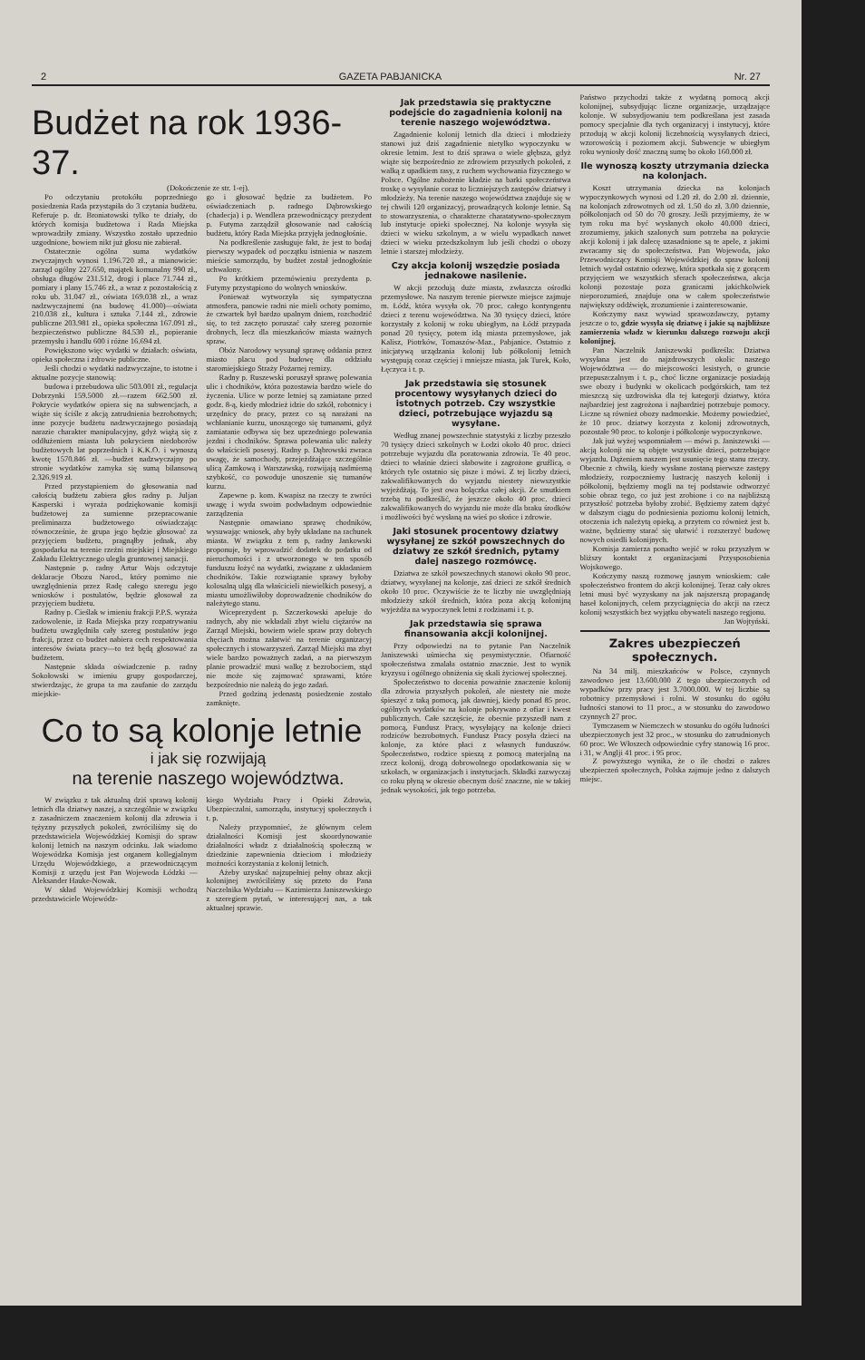2 GAZETA PABJANICKA Nr. 27
Budżet na rok 1936-37.
(Dokończenie ze str. 1-ej).
Po odczytaniu protokółu poprzedniego posiedzenia Rada przystąpiła do 3 czytania budżetu. Referuje p. dr. Broniatowski tylko te działy, do których komisja budżetowa i Rada Miejska wprowadziły zmiany. Wszystko zostało uprzednio uzgodnione, bowiem nikt już głosu nie zabierał.
Ostatecznie ogólna suma wydatków zwyczajnych wynosi 1.196.720 zł., a mianowicie: zarząd ogólny 227.650, majątek komunalny 990 zł., obsługa długów 231.512, drogi i place 71.744 zł., pomiary i plany 15.746 zł., a wraz z pozostałością z roku ub. 31.047 zł., oświata 169.038 zł., a wraz nadzwyczajnemi (na budowę 41.000)—oświata 210.038 zł., kultura i sztuka 7.144 zł., zdrowie publiczne 203.981 zł., opieka społeczna 167.091 zł., bezpieczeństwo publiczne 84.530 zł., popieranie przemysłu i handlu 600 i różne 16.694 zł.
Powiększono więc wydatki w działach: oświata, opieka społeczna i zdrowie publiczne.
Jeśli chodzi o wydatki nadzwyczajne, to istotne i aktualne pozycje stanowią:
budowa i przebudowa ulic 503.001 zł., regulacja Dobrzynki 159.5000 zł.—razem 662.500 zł. Pokrycie wydatków opiera się na subwencjach, a wiąże się ściśle z akcją zatrudnienia bezrobotnych; inne pozycje budżetu nadzwyczajnego posiadają narazie charakter manipulacyjny, gdyż wiążą się z oddłużeniem miasta lub pokryciem niedoborów budżetowych lat poprzednich i K.K.O. i wynoszą kwotę 1570.846 zł. —budżet nadzwyczajny po stronie wydatków zamyka się sumą bilansową 2.326.919 zł.
Przed przystąpieniem do głosowania nad całością budżetu zabiera głos radny p. Juljan Kasperski i wyraża podziękowanie komisji budżetowej za sumienne przepracowanie preliminarza budżetowego oświadczając równocześnie, że grupa jego będzie głosować za przyjęciem budżetu, pragnąłby jednak, aby gospodarka na terenie rzeźni miejskiej i Miejskiego Zakładu Elektrycznego uległa gruntownej sanacji.
Następnie p. radny Artur Wajs odczytuje deklaracje Obozu Narod., który pomimo nie uwzględnienia przez Radę całego szeregu jego wniosków i postulatów, będzie głosował za przyjęciem budżetu.
Radny p. Cieślak w imieniu frakcji P.P.S. wyraża zadowolenie, iż Rada Miejska przy rozpatrywaniu budżetu uwzględniła cały szereg postulatów jego frakcji, przez co budżet nabiera cech respektowania interesów świata pracy—to też będą głosować za budżetem.
Następnie składa oświadczenie p. radny Sokołowski w imieniu grupy gospodarczej, stwierdzając, że grupa ta ma zaufanie do zarządu miejskie-
go i głosować będzie za budżetem. Po oświadczeniach p. radnego Dąbrowskiego (chadecja) i p. Wendlera przewodniczący prezydent p. Futyma zarządził głosowanie nad całością budżetu, który Rada Miejska przyjęła jednogłośnie.
Na podkreślenie zasługuje fakt, że jest to bodaj pierwszy wypadek od początku istnienia w naszem mieście samorządu, by budżet został jednogłośnie uchwalony.
Po krótkiem przemówieniu prezydenta p. Futymy przystąpiono do wolnych wniosków.
Ponieważ wytworzyła się sympatyczna atmosfera, panowie radni nie mieli ochoty pomimo, że czwartek był bardzo upalnym dniem, rozchodzić się, to też zaczęto poruszać cały szereg pozornie drobnych, lecz dla mieszkańców miasta ważnych spraw.
Obóz Narodowy wysunął sprawę oddania przez miasto placu pod budowę dla oddziału staromiejskiego Straży Pożarnej remizy.
Radny p. Ruszewski poruszył sprawę polewania ulic i chodników, która pozostawia bardzo wiele do życzenia. Ulice w porze letniej są zamiatane przed godz. 8-ą, kiedy młodzież idzie do szkół, robotnicy i urzędnicy do pracy, przez co są narażani na wchłanianie kurzu, unoszącego się tumanami, gdyż zamiatanie odbywa się bez uprzedniego polewania jezdni i chodników. Sprawa polewania ulic należy do właścicieli posesyj. Radny p. Dąbrowski zwraca uwagę, że samochody, przejeżdżające szczególnie ulicą Zamkową i Warszawską, rozwijają nadmierną szybkość, co powoduje unoszenie się tumanów kurzu.
Zapewne p. kom. Kwapisz na rzeczy te zwróci uwagę i wyda swoim podwładnym odpowiednie zarządzenia
Następnie omawiano sprawę chodników, wysuwając wniosek, aby były układane na rachunek miasta. W związku z tem p, radny Jankowski proponuje, by wprowadzić dodatek do podatku od nieruchomości i z utworzonego w ten sposób funduszu łożyć na wydatki, związane z układaniem chodników. Takie rozwiązanie sprawy byłoby kolosalną ulgą dla właścicieli niewielkich posesyj, a miastu umożliwiłoby doprowadzenie chodników do należytego stanu.
Wiceprezydent p. Szczerkowski apeluje do radnych, aby nie wkładali zbyt wielu ciężarów na Zarząd Miejski, bowiem wiele spraw przy dobrych chęciach można załatwić na terenie organizacyj społecznych i stowarzyszeń. Zarząd Miejski ma zbyt wiele bardzo poważnych zadań, a na pierwszym planie prowadzić musi walkę z bezrobociem, stąd nie może się zajmować sprawami, które bezpośrednio nie należą do jego zadań.
Przed godziną jedenastą posiedzenie zostało zamknięte.
Co to są kolonje letnie
i jak się rozwijają
na terenie naszego województwa.
W związku z tak aktualną dziś sprawą kolonij letnich dla dziatwy naszej, a szczególnie w związku z zasadniczem znaczeniem kolonij dla zdrowia i tężyzny przyszłych pokoleń, zwróciliśmy się do przedstawiciela Wojewódzkiej Komisji do spraw kolonij letnich na naszym odcinku. Jak wiadomo Wojewódzka Komisja jest organem kollegjalnym Urzędu Wojewódzkiego, a przewodniczącym Komisji z urzędu jest Pan Wojewoda Łódzki — Aleksander Hauke-Nowak.
W skład Wojewódzkiej Komisji wchodzą przedstawiciele Wojewódz-
kiego Wydziału Pracy i Opieki Zdrowia, Ubezpieczalni, samorządu, instytucyj społecznych i t. p.
Należy przypomnieć, że głównym celem działalności Komisji jest skoordynowanie działalności władz z działalnością społeczną w dziedzinie zapewnienia dzieciom i młodzieży możności korzystania z kolonij letnich.
Ażeby uzyskać najzupełniej pełny obraz akcji kolonijnej zwróciliśmy się przeto do Pana Naczelnika Wydziału — Kazimierza Janiszewskiego z szeregiem pytań, w interesującej nas, a tak aktualnej sprawie.
Jak przedstawia się praktyczne podejście do zagadnienia kolonij na terenie naszego województwa.
Zagadnienie kolonij letnich dla dzieci i młodzieży stanowi już dziś zagadnienie nietylko wypoczynku w okresie letnim. Jest to dziś sprawa o wiele głębsza, gdyż wiąże się bezpośrednio ze zdrowiem przyszłych pokoleń, z walką z upadkiem rasy, z ruchem wychowania fizycznego w Polsce. Ogólne zubożenie kładzie na barki społeczeństwa troskę o wysyłanie coraz to liczniejszych zastępów dziatwy i młodzieży. Na terenie naszego województwa znajduje się w tej chwili 120 organizacyj, prowadzących kolonje letnie. Są to stowarzyszenia, o charakterze charatatywno-społecznym lub instytucje opieki społecznej. Na kolonje wysyła się dzieci w wieku szkolnym, a w wielu wypadkach nawet dzieci w wieku przedszkolnym lub jeśli chodzi o obozy letnie i starszej młodzieży.
Czy akcja kolonij wszędzie posiada jednakowe nasilenie.
W akcji przodują duże miasta, zwłaszcza ośrodki przemysłowe. Na naszym terenie pierwsze miejsce zajmuje m. Łódź, która wysyła ok. 70 proc. całego kontyngentu dzieci z terenu województwa. Na 30 tysięcy dzieci, które korzystały z kolonij w roku ubiegłym, na Łódź przypada ponad 20 tysięcy, potem idą miasta przemysłowe, jak Kalisz, Piotrków, Tomaszów-Maz., Pabjanice. Ostatnio z inicjatywą urządzania kolonij lub półkolonij letnich występują coraz częściej i mniejsze miasta, jak Turek, Koło, Łęczyca i t. p.
Jak przedstawia się stosunek procentowy wysyłanych dzieci do istotnych potrzeb. Czy wszystkie dzieci, potrzebujące wyjazdu są wysyłane.
Według znanej powszechnie statystyki z liczby przeszło 70 tysięcy dzieci szkolnych w Łodzi około 40 proc. dzieci potrzebuje wyjazdu dla poratowania zdrowia. Te 40 proc. dzieci to właśnie dzieci słabowite i zagrożone gruźlicą, o których tyle ostatnio się pisze i mówi. Z tej liczby dzieci, zakwalifikowanych do wyjazdu niestety niewszystkie wyjeżdżają. To jest owa bolączka całej akcji. Ze smutkiem trzebą tu podkreślić, że jeszcze około 40 proc. dzieci zakwalifikowanych do wyjazdu nie może dla braku środków i możliwości być wysłaną na wieś po słońce i zdrowie.
Jaki stosunek procentowy dziatwy wysyłanej ze szkół powszechnych do dziatwy ze szkół średnich, pytamy dalej naszego rozmówcę.
Dziatwa ze szkół powszechnych stanowi około 90 proc. dziatwy, wysyłanej na kolonje, zaś dzieci ze szkół średnich około 10 proc. Oczywiście że te liczby nie uwzględniają młodzieży szkół średnich, która poza akcją kolonijną wyjeżdża na wypoczynek letni z rodzinami i t. p.
Jak przedstawia się sprawa finansowania akcji kolonijnej.
Przy odpowiedzi na to pytanie Pan Naczelnik Janiszewski uśmiecha się pesymistycznie. Ofiarność społeczeństwa zmalała ostatnio znacznie. Jest to wynik kryzysu i ogólnego obniżenia się skali życiowej społecznej.
Społeczeństwo to docenia poważnie znaczenie kolonij dla zdrowia przyszłych pokoleń, ale niestety nie może śpieszyć z taką pomocą, jak dawniej, kiedy ponad 85 proc. ogólnych wydatków na kolonje pokrywano z ofiar i kwest publicznych. Całe szczęście, że obecnie przyszedł nam z pomocą, Fundusz Pracy, wysyłający na kolonje dzieci rodziców bezrobotnych. Fundusz Pracy posyła dzieci na kolonje, za które płaci z własnych funduszów. Społeczeństwo, rodzice spieszą z pomocą materjalną na rzecz kolonij, drogą dobrowolnego opodatkowania się w szkołach, w organizacjach i instytucjach. Składki zazwyczaj co roku płyną w okresie obecnym dość znaczne, nie w takiej jednak wysokości, jak tego potrzeba.
Państwo przychodzi także z wydatną pomocą akcji kolonijnej, subsydjując liczne organizacje, urządzające kolonje. W subsydjowaniu tem podkreślana jest zasada pomocy specjalnie dla tych organizacyj i instytucyj, które przodują w akcji kolonij liczebnością wysyłanych dzieci, wzorowością i poziomem akcji. Subwencje w ubiegłym roku wyniosły dość znaczną sumę bo około 160.000 zł.
Ile wynoszą koszty utrzymania dziecka na kolonjach.
Koszt utrzymania dziecka na kolonjach wypoczynkowych wynosi od 1.20 zł. do 2.00 zł. dziennie, na kolonjach zdrowotnych od zł. 1.50 do zł. 3.00 dziennie, półkolonjach od 50 do 70 groszy. Jeśli przyjmiemy, że w tym roku ma być wysłanych około 40.000 dzieci, zrozumiemy, jakich szalonych sum potrzeba na pokrycie akcji kolonij i jak dalecę uzasadnione są te apele, z jakimi zwracamy się do społeczeństwa. Pan Wojewoda, jako Przewodniczący Komisji Wojewódzkiej do spraw kolonij letnich wydał ostatnio odezwę, która spotkała się z gorącem przyjęciem we wszystkich sferach społeczeństwa, akcja kolonji pozostaje poza granicami jakichkolwiek nieporozumień, znajduje ona w całem społeczeństwie największy oddźwięk, zrozumienie i zainteresowanie.
Kończymy nasz wywiad sprawozdawczy, pytamy jeszcze o to, gdzie wysyła się dziatwę i jakie są najbliższe zamierzenia władz w kierunku dalszego rozwoju akcji kolonijnej.
Pan Naczelnik Janiszewski podkreśla: Dziatwa wysyłana jest do najzdrowszych okolic naszego Województwa — do miejscowości lesistych, o gruncie przepuszczalnym i t. p., choć liczne organizacje posiadają swe obozy i budynki w okolicach podgórskich, tam też mieszczą się uzdrowiska dla tej kategorji dziatwy, która najbardziej jest zagrożona i najbardziej potrzebuje pomocy. Liczne są również obozy nadmorskie. Możemy powiedzieć, że 10 proc. dziatwy korzysta z kolonij zdrowotnych, pozostałe 90 proc. to kolonje i półkolonje wypoczynkowe.
Jak już wyżej wspomniałem — mówi p. Janiszewski — akcją kolonji nie są objęte wszystkie dzieci, potrzebujące wyjazdu. Dążeniem naszem jest usunięcie tego stanu rzeczy. Obecnie z chwilą, kiedy wysłane zostaną pierwsze zastępy młodzieży, rozpoczniemy lustrację naszych kolonij i półkolonij, będziemy mogli na tej podstawie odtworzyć sobie obraz tego, co już jest zrobione i co na najbliższą przyszłość potrzeba byłoby zrobić. Będziemy zatem dążyć w dalszym ciągu do podniesienia poziomu kolonij letnich, otoczenia ich należytą opieką, a przytem co również jest b. ważne, będziemy starać się ułatwić i rozszerzyć budowę nowych osiedli kolonijnych.
Komisja zamierza ponadto wejść w roku przyszłym w bliższy kontakt z organizacjami Przysposobienia Wojskowego.
Kończymy naszą rozmowę jasnym wnioskiem: całe społeczeństwo frontem do akcji kolonijnej. Teraz cały okres letni musi być wyzyskany na jak najszerszą propagandę haseł kolonijnych, celem przyciągnięcia do akcji na rzecz kolonij wszystkich bez wyjątku obywateli naszego regjonu.
Jan Wojtyński.
Zakres ubezpieczeń społecznych.
Na 34 milj. mieszkańców w Polsce, czynnych zawodowo jest 13.600.000 Z tego ubezpieczonych od wypadków przy pracy jest 3.7000.000. W tej liczbie są robotnicy przemysłowi i rolni. W stosunku do ogółu ludności stanowi to 11 proc., a w stosunku do zawodowo czynnych 27 proc.
Tymczasem w Niemczech w stosunku do ogółu ludności ubezpieczonych jest 32 proc., w stosunku do zatrudnionych 60 proc. We Włoszech odpowiednie cyfry stanowią 16 proc. i 31, w Anglji 41 proc. i 95 proc.
Z powyższego wynika, że o ile chodzi o zakres ubezpieczeń społecznych, Polska zajmuje jedno z dalszych miejsc.